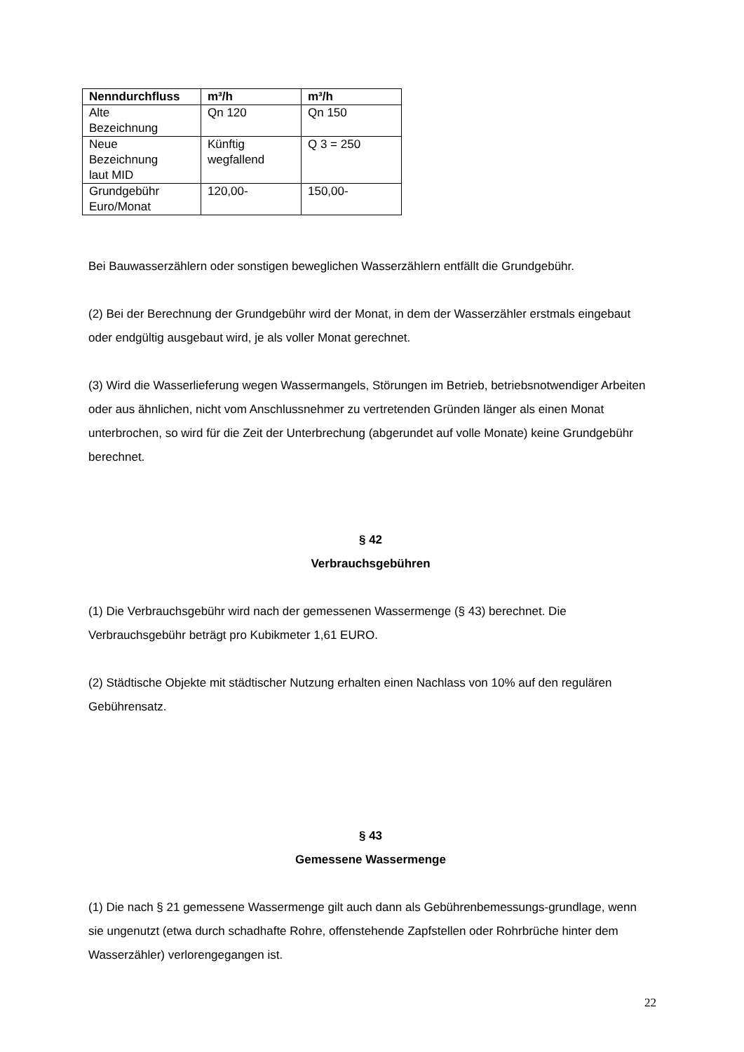| Nenndurchfluss | m³/h | m³/h |
| --- | --- | --- |
| Alte Bezeichnung | Qn 120 | Qn 150 |
| Neue Bezeichnung laut MID | Künftig wegfallend | Q 3 = 250 |
| Grundgebühr Euro/Monat | 120,00- | 150,00- |
Bei Bauwasserzählern oder sonstigen beweglichen Wasserzählern entfällt die Grundgebühr.
(2) Bei der Berechnung der Grundgebühr wird der Monat, in dem der Wasserzähler erstmals eingebaut oder endgültig ausgebaut wird, je als voller Monat gerechnet.
(3) Wird die Wasserlieferung wegen Wassermangels, Störungen im Betrieb, betriebsnotwendiger Arbeiten oder aus ähnlichen, nicht vom Anschlussnehmer zu vertretenden Gründen länger als einen Monat unterbrochen, so wird für die Zeit der Unterbrechung (abgerundet auf volle Monate) keine Grundgebühr berechnet.
§ 42
Verbrauchsgebühren
(1) Die Verbrauchsgebühr wird nach der gemessenen Wassermenge (§ 43) berechnet. Die Verbrauchsgebühr beträgt pro Kubikmeter 1,61 EURO.
(2) Städtische Objekte mit städtischer Nutzung erhalten einen Nachlass von 10% auf den regulären Gebührensatz.
§ 43
Gemessene Wassermenge
(1) Die nach § 21 gemessene Wassermenge gilt auch dann als Gebührenbemessungs-grundlage, wenn sie ungenutzt (etwa durch schadhafte Rohre, offenstehende Zapfstellen oder Rohrbrüche hinter dem Wasserzähler) verlorengegangen ist.
22